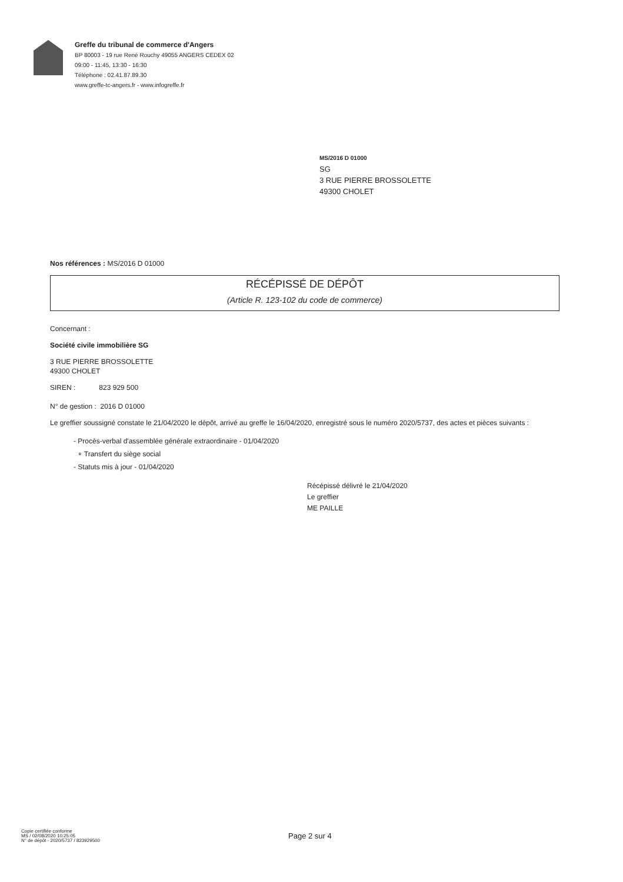Greffe du tribunal de commerce d'Angers
BP 80003 - 19 rue René Rouchy 49055 ANGERS CEDEX 02
09:00 - 11:45, 13:30 - 16:30
Téléphone : 02.41.87.89.30
www.greffe-tc-angers.fr - www.infogreffe.fr
MS/2016 D 01000
SG
3 RUE PIERRE BROSSOLETTE
49300 CHOLET
Nos références : MS/2016 D 01000
RÉCÉPISSÉ DE DÉPÔT
(Article R. 123-102 du code de commerce)
Concernant :
Société civile immobilière SG
3 RUE PIERRE BROSSOLETTE
49300 CHOLET
SIREN : 823 929 500
N° de gestion : 2016 D 01000
Le greffier soussigné constate le 21/04/2020 le dépôt, arrivé au greffe le 16/04/2020, enregistré sous le numéro 2020/5737, des actes et pièces suivants :
- Procès-verbal d'assemblée générale extraordinaire - 01/04/2020
∘ Transfert du siège social
- Statuts mis à jour - 01/04/2020
Récépissé délivré le 21/04/2020
Le greffier
ME PAILLE
Copie certifiée conforme
MS / 02/08/2020 10:25:05
N° de dépôt - 2020/5737 / 823929500
Page 2 sur 4